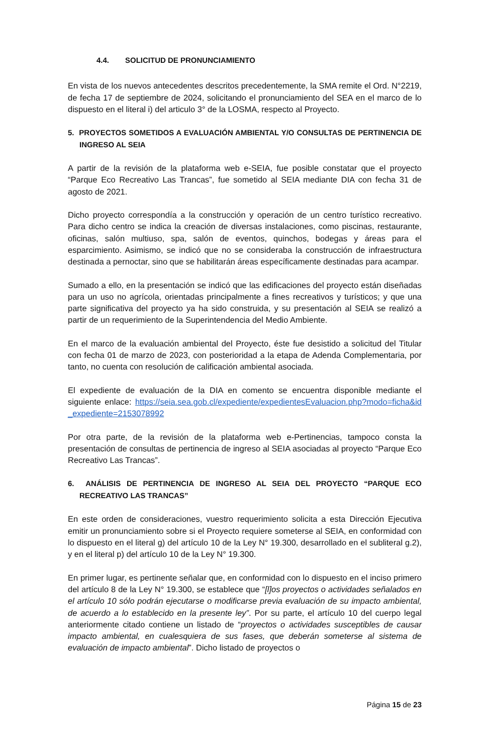4.4. SOLICITUD DE PRONUNCIAMIENTO
En vista de los nuevos antecedentes descritos precedentemente, la SMA remite el Ord. N°2219, de fecha 17 de septiembre de 2024, solicitando el pronunciamiento del SEA en el marco de lo dispuesto en el literal i) del articulo 3° de la LOSMA, respecto al Proyecto.
5. PROYECTOS SOMETIDOS A EVALUACIÓN AMBIENTAL Y/O CONSULTAS DE PERTINENCIA DE INGRESO AL SEIA
A partir de la revisión de la plataforma web e-SEIA, fue posible constatar que el proyecto “Parque Eco Recreativo Las Trancas”, fue sometido al SEIA mediante DIA con fecha 31 de agosto de 2021.
Dicho proyecto correspondía a la construcción y operación de un centro turístico recreativo. Para dicho centro se indica la creación de diversas instalaciones, como piscinas, restaurante, oficinas, salón multiuso, spa, salón de eventos, quinchos, bodegas y áreas para el esparcimiento. Asimismo, se indicó que no se consideraba la construcción de infraestructura destinada a pernoctar, sino que se habilitarán áreas específicamente destinadas para acampar.
Sumado a ello, en la presentación se indicó que las edificaciones del proyecto están diseñadas para un uso no agrícola, orientadas principalmente a fines recreativos y turísticos; y que una parte significativa del proyecto ya ha sido construida, y su presentación al SEIA se realizó a partir de un requerimiento de la Superintendencia del Medio Ambiente.
En el marco de la evaluación ambiental del Proyecto, éste fue desistido a solicitud del Titular con fecha 01 de marzo de 2023, con posterioridad a la etapa de Adenda Complementaria, por tanto, no cuenta con resolución de calificación ambiental asociada.
El expediente de evaluación de la DIA en comento se encuentra disponible mediante el siguiente enlace: https://seia.sea.gob.cl/expediente/expedientesEvaluacion.php?modo=ficha&id_expediente=2153078992
Por otra parte, de la revisión de la plataforma web e-Pertinencias, tampoco consta la presentación de consultas de pertinencia de ingreso al SEIA asociadas al proyecto “Parque Eco Recreativo Las Trancas”.
6. ANÁLISIS DE PERTINENCIA DE INGRESO AL SEIA DEL PROYECTO “PARQUE ECO RECREATIVO LAS TRANCAS”
En este orden de consideraciones, vuestro requerimiento solicita a esta Dirección Ejecutiva emitir un pronunciamiento sobre si el Proyecto requiere someterse al SEIA, en conformidad con lo dispuesto en el literal g) del artículo 10 de la Ley N° 19.300, desarrollado en el subliteral g.2), y en el literal p) del artículo 10 de la Ley N° 19.300.
En primer lugar, es pertinente señalar que, en conformidad con lo dispuesto en el inciso primero del artículo 8 de la Ley N° 19.300, se establece que “[l]os proyectos o actividades señalados en el artículo 10 sólo podrán ejecutarse o modificarse previa evaluación de su impacto ambiental, de acuerdo a lo establecido en la presente ley”. Por su parte, el artículo 10 del cuerpo legal anteriormente citado contiene un listado de “proyectos o actividades susceptibles de causar impacto ambiental, en cualesquiera de sus fases, que deberán someterse al sistema de evaluación de impacto ambiental”. Dicho listado de proyectos o
Página 15 de 23